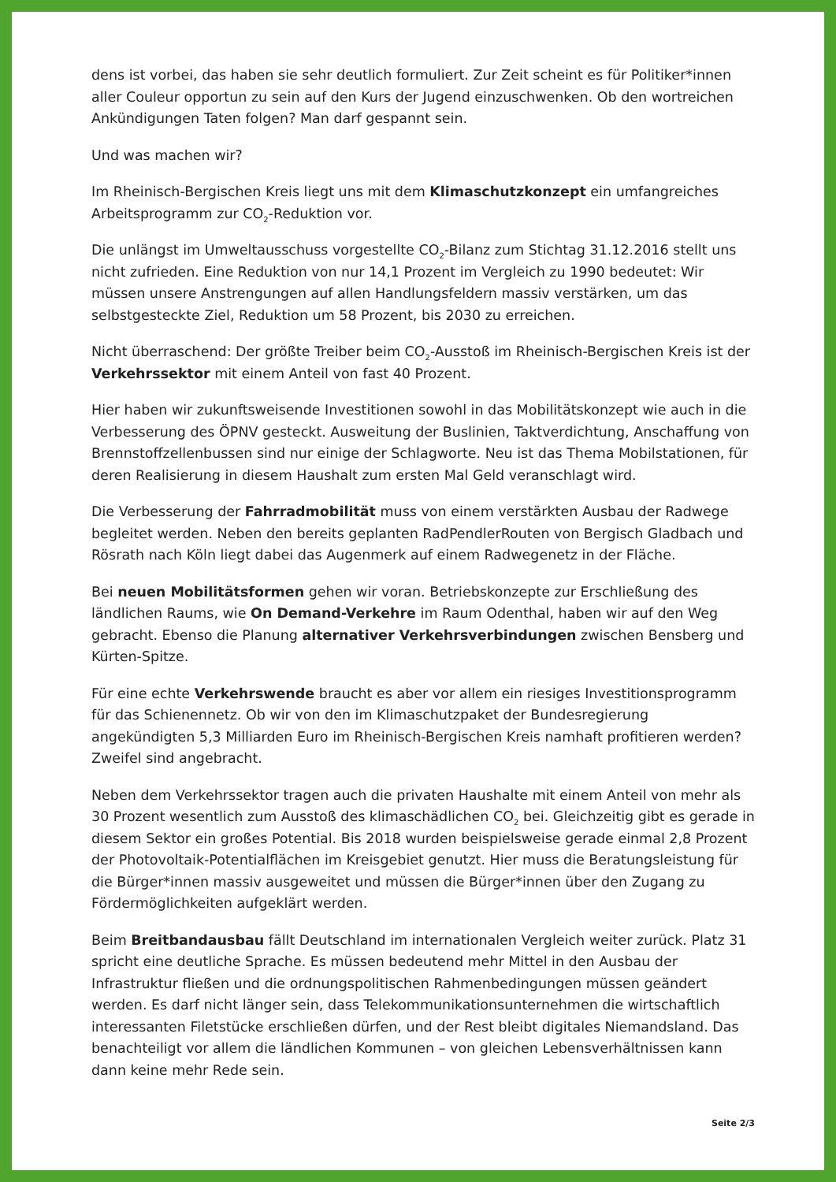dens ist vorbei, das haben sie sehr deutlich formuliert. Zur Zeit scheint es für Politiker*innen aller Couleur opportun zu sein auf den Kurs der Jugend einzuschwenken. Ob den wortreichen Ankündigungen Taten folgen? Man darf gespannt sein.
Und was machen wir?
Im Rheinisch-Bergischen Kreis liegt uns mit dem Klimaschutzkonzept ein umfangreiches Arbeitsprogramm zur CO<sub>2</sub>-Reduktion vor.
Die unlängst im Umweltausschuss vorgestellte CO<sub>2</sub>-Bilanz zum Stichtag 31.12.2016 stellt uns nicht zufrieden. Eine Reduktion von nur 14,1 Prozent im Vergleich zu 1990 bedeutet: Wir müssen unsere Anstrengungen auf allen Handlungsfeldern massiv verstärken, um das selbstgesteckte Ziel, Reduktion um 58 Prozent, bis 2030 zu erreichen.
Nicht überraschend: Der größte Treiber beim CO<sub>2</sub>-Ausstoß im Rheinisch-Bergischen Kreis ist der Verkehrssektor mit einem Anteil von fast 40 Prozent.
Hier haben wir zukunftsweisende Investitionen sowohl in das Mobilitätskonzept wie auch in die Verbesserung des ÖPNV gesteckt. Ausweitung der Buslinien, Taktverdichtung, Anschaffung von Brennstoffzellenbussen sind nur einige der Schlagworte. Neu ist das Thema Mobilstationen, für deren Realisierung in diesem Haushalt zum ersten Mal Geld veranschlagt wird.
Die Verbesserung der Fahrradmobilität muss von einem verstärkten Ausbau der Radwege begleitet werden. Neben den bereits geplanten RadPendlerRouten von Bergisch Gladbach und Rösrath nach Köln liegt dabei das Augenmerk auf einem Radwegenetz in der Fläche.
Bei neuen Mobilitätsformen gehen wir voran. Betriebskonzepte zur Erschließung des ländlichen Raums, wie On Demand-Verkehre im Raum Odenthal, haben wir auf den Weg gebracht. Ebenso die Planung alternativer Verkehrsverbindungen zwischen Bensberg und Kürten-Spitze.
Für eine echte Verkehrswende braucht es aber vor allem ein riesiges Investitionsprogramm für das Schienennetz. Ob wir von den im Klimaschutzpaket der Bundesregierung angekündigten 5,3 Milliarden Euro im Rheinisch-Bergischen Kreis namhaft profitieren werden? Zweifel sind angebracht.
Neben dem Verkehrssektor tragen auch die privaten Haushalte mit einem Anteil von mehr als 30 Prozent wesentlich zum Ausstoß des klimaschädlichen CO<sub>2</sub> bei. Gleichzeitig gibt es gerade in diesem Sektor ein großes Potential. Bis 2018 wurden beispielsweise gerade einmal 2,8 Prozent der Photovoltaik-Potentialflächen im Kreisgebiet genutzt. Hier muss die Beratungsleistung für die Bürger*innen massiv ausgeweitet und müssen die Bürger*innen über den Zugang zu Fördermöglichkeiten aufgeklärt werden.
Beim Breitbandausbau fällt Deutschland im internationalen Vergleich weiter zurück. Platz 31 spricht eine deutliche Sprache. Es müssen bedeutend mehr Mittel in den Ausbau der Infrastruktur fließen und die ordnungspolitischen Rahmenbedingungen müssen geändert werden. Es darf nicht länger sein, dass Telekommunikationsunternehmen die wirtschaftlich interessanten Filetstücke erschließen dürfen, und der Rest bleibt digitales Niemandsland. Das benachteiligt vor allem die ländlichen Kommunen – von gleichen Lebensverhältnissen kann dann keine mehr Rede sein.
Seite 2/3